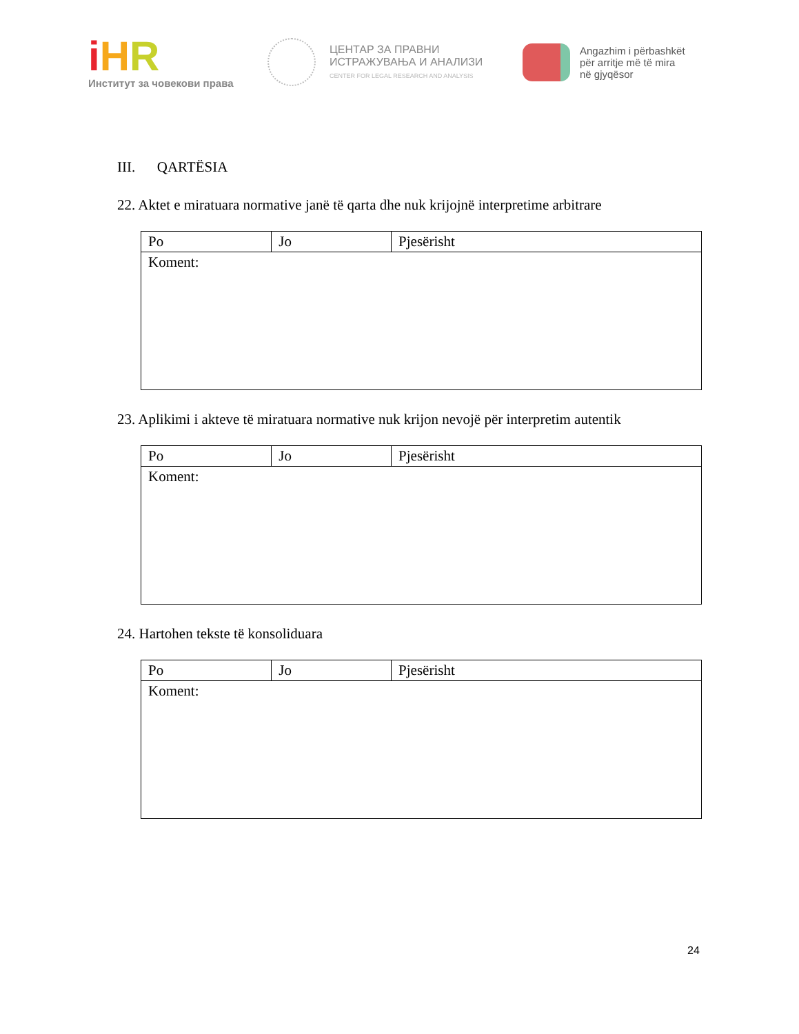iHR
Институт за човекови права
ЦЕНТАР ЗА ПРАВНИ
ИСТРАЖУВАЊА И АНАЛИЗИ
CENTER FOR LEGAL RESEARCH AND ANALYSIS
Angazhim i përbashkët
për arritje më të mira
në gjyqësor
III. QARTËSIA
22. Aktet e miratuara normative janë të qarta dhe nuk krijojnë interpretime arbitrare
| Po | Jo | Pjesërisht |
| Koment: | | |
23. Aplikimi i akteve të miratuara normative nuk krijon nevojë për interpretim autentik
| Po | Jo | Pjesërisht |
| Koment: | | |
24. Hartohen tekste të konsoliduara
| Po | Jo | Pjesërisht |
| Koment: | | |
24